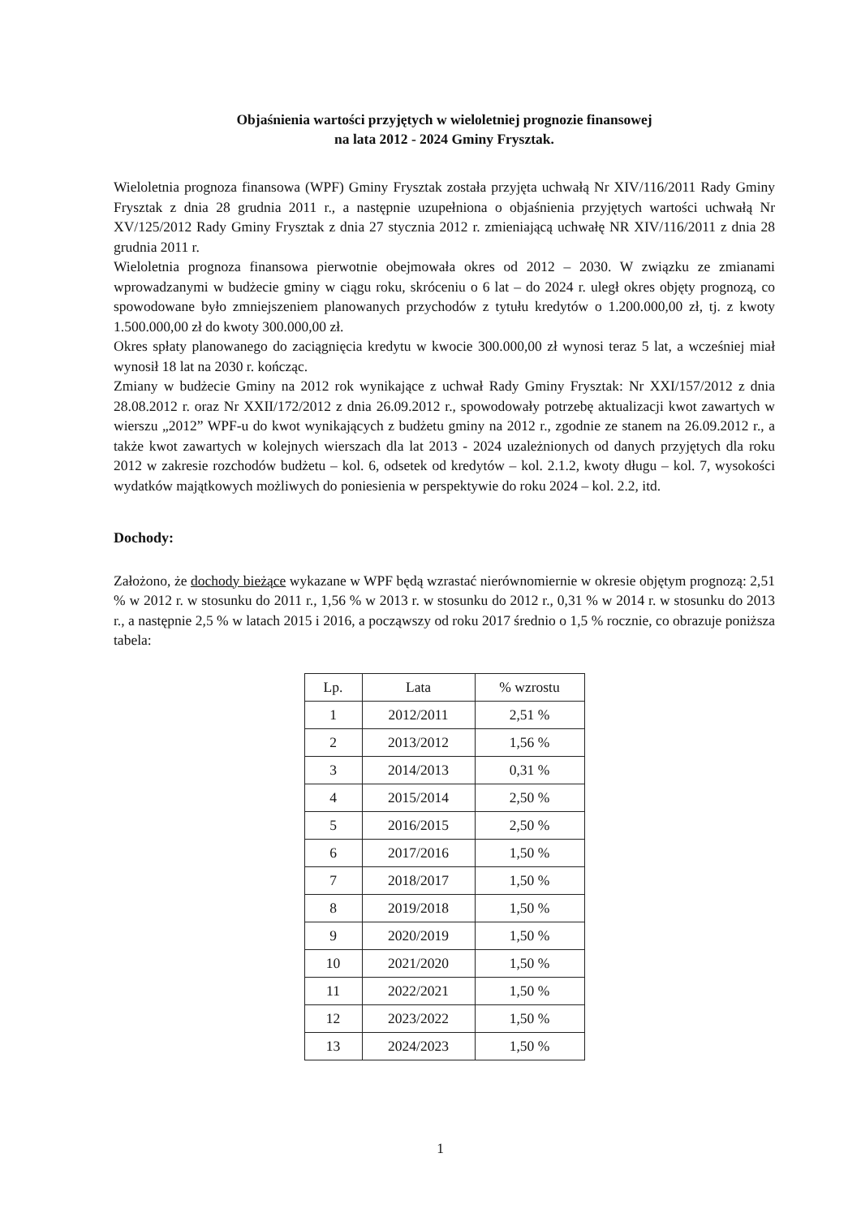Objaśnienia wartości przyjętych w wieloletniej prognozie finansowej
na lata 2012 - 2024 Gminy Frysztak.
Wieloletnia prognoza finansowa (WPF) Gminy Frysztak została przyjęta uchwałą Nr XIV/116/2011 Rady Gminy Frysztak z dnia 28 grudnia 2011 r., a następnie uzupełniona o objaśnienia przyjętych wartości uchwałą Nr XV/125/2012 Rady Gminy Frysztak z dnia 27 stycznia 2012 r. zmieniającą uchwałę NR XIV/116/2011 z dnia 28 grudnia 2011 r.
Wieloletnia prognoza finansowa pierwotnie obejmowała okres od 2012 – 2030. W związku ze zmianami wprowadzanymi w budżecie gminy w ciągu roku, skróceniu o 6 lat – do 2024 r. uległ okres objęty prognozą, co spowodowane było zmniejszeniem planowanych przychodów z tytułu kredytów o 1.200.000,00 zł, tj. z kwoty 1.500.000,00 zł do kwoty 300.000,00 zł.
Okres spłaty planowanego do zaciągnięcia kredytu w kwocie 300.000,00 zł wynosi teraz 5 lat, a wcześniej miał wynosił 18 lat na 2030 r. kończąc.
Zmiany w budżecie Gminy na 2012 rok wynikające z uchwał Rady Gminy Frysztak: Nr XXI/157/2012 z dnia 28.08.2012 r. oraz Nr XXII/172/2012 z dnia 26.09.2012 r., spowodowały potrzebę aktualizacji kwot zawartych w wierszu „2012” WPF-u do kwot wynikających z budżetu gminy na 2012 r., zgodnie ze stanem na 26.09.2012 r., a także kwot zawartych w kolejnych wierszach dla lat 2013 - 2024 uzależnionych od danych przyjętych dla roku 2012 w zakresie rozchodów budżetu – kol. 6, odsetek od kredytów – kol. 2.1.2, kwoty długu – kol. 7, wysokości wydatków majątkowych możliwych do poniesienia w perspektywie do roku 2024 – kol. 2.2, itd.
Dochody:
Założono, że dochody bieżące wykazane w WPF będą wzrastać nierównomiernie w okresie objętym prognozą: 2,51 % w 2012 r. w stosunku do 2011 r., 1,56 % w 2013 r. w stosunku do 2012 r., 0,31 % w 2014 r. w stosunku do 2013 r., a następnie 2,5 % w latach 2015 i 2016, a począwszy od roku 2017 średnio o 1,5 % rocznie, co obrazuje poniższa tabela:
| Lp. | Lata | % wzrostu |
| --- | --- | --- |
| 1 | 2012/2011 | 2,51 % |
| 2 | 2013/2012 | 1,56 % |
| 3 | 2014/2013 | 0,31 % |
| 4 | 2015/2014 | 2,50 % |
| 5 | 2016/2015 | 2,50 % |
| 6 | 2017/2016 | 1,50 % |
| 7 | 2018/2017 | 1,50 % |
| 8 | 2019/2018 | 1,50 % |
| 9 | 2020/2019 | 1,50 % |
| 10 | 2021/2020 | 1,50 % |
| 11 | 2022/2021 | 1,50 % |
| 12 | 2023/2022 | 1,50 % |
| 13 | 2024/2023 | 1,50 % |
1